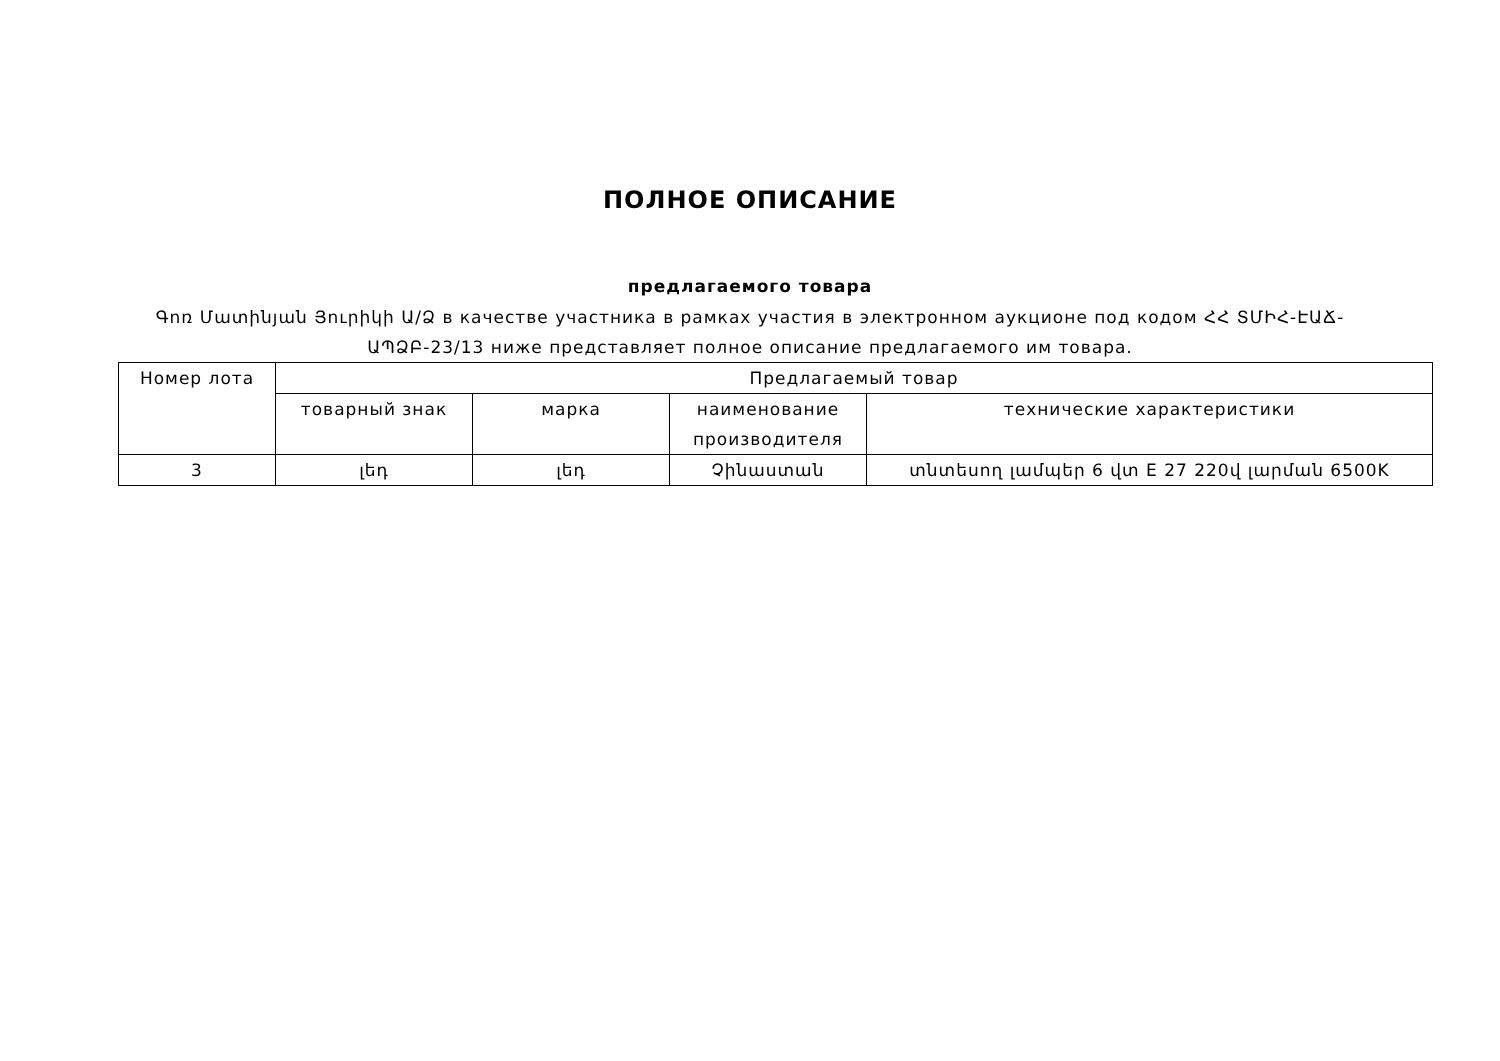ПОЛНОЕ ОПИСАНИЕ
предлагаемого товара
Գոռ Մատինյան Յուրիկի Ա/Ձ в качестве участника в рамках участия в электронном аукционе под кодом ՀՀ ՏՄԻՀ-ԷԱՃ-ԱՊՁԲ-23/13 ниже представляет полное описание предлагаемого им товара.
| Номер лота | Предлагаемый товар | | | |
| --- | --- | --- | --- | --- |
| | товарный знак | марка | наименование производителя | технические характеристики |
| 3 | լեդ | լեդ | Չինաստան | տնտեսող լամպեր 6 վտ E 27 220վ լարման 6500K |